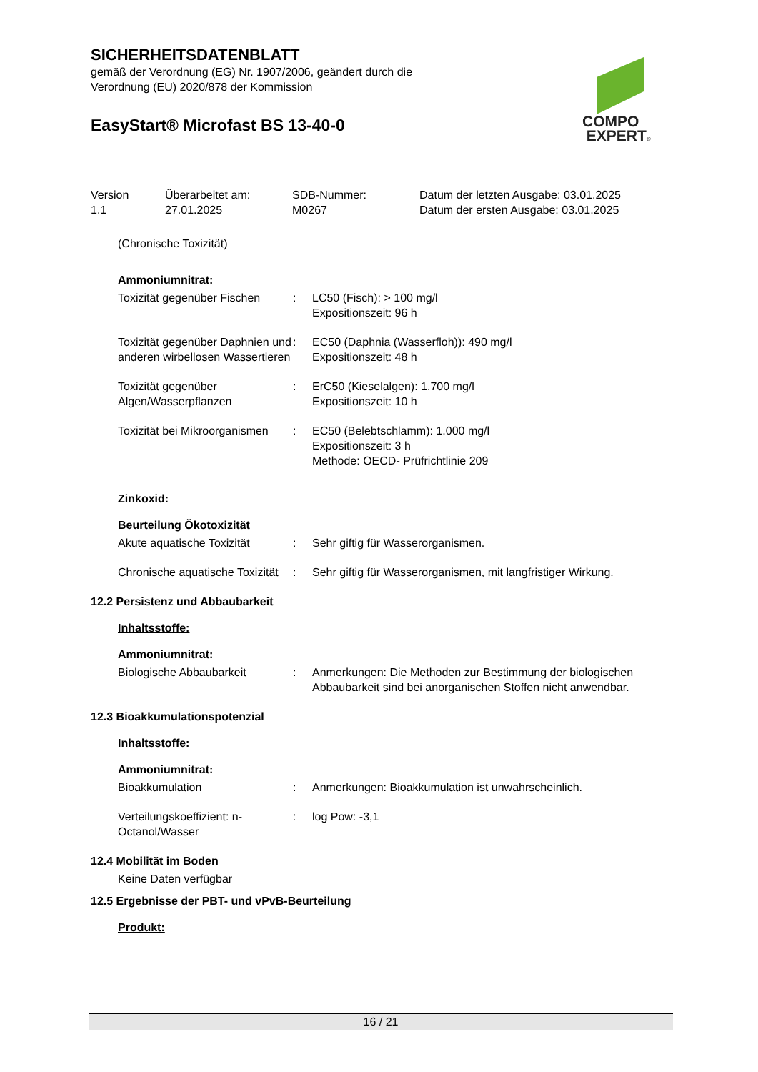SICHERHEITSDATENBLATT
gemäß der Verordnung (EG) Nr. 1907/2006, geändert durch die
Verordnung (EU) 2020/878 der Kommission
EasyStart® Microfast BS 13-40-0
COMPO
EXPERT®
| Version 1.1 | Überarbeitet am: 27.01.2025 | SDB-Nummer: M0267 | Datum der letzten Ausgabe: 03.01.2025 Datum der ersten Ausgabe: 03.01.2025 |
(Chronische Toxizität)
Ammoniumnitrat:
| Toxizität gegenüber Fischen | : | LC50 (Fisch): > 100 mg/l Expositionszeit: 96 h |
| Toxizität gegenüber Daphnien und anderen wirbellosen Wassertieren | : | EC50 (Daphnia (Wasserfloh)): 490 mg/l Expositionszeit: 48 h |
| Toxizität gegenüber Algen/Wasserpflanzen | : | ErC50 (Kieselalgen): 1.700 mg/l Expositionszeit: 10 h |
| Toxizität bei Mikroorganismen | : | EC50 (Belebtschlamm): 1.000 mg/l Expositionszeit: 3 h Methode: OECD- Prüfrichtlinie 209 |
Zinkoxid:
Beurteilung Ökotoxizität
| Akute aquatische Toxizität | : | Sehr giftig für Wasserorganismen. |
| Chronische aquatische Toxizität | : | Sehr giftig für Wasserorganismen, mit langfristiger Wirkung. |
12.2 Persistenz und Abbaubarkeit
Inhaltsstoffe:
Ammoniumnitrat:
| Biologische Abbaubarkeit | : | Anmerkungen: Die Methoden zur Bestimmung der biologischen Abbaubarkeit sind bei anorganischen Stoffen nicht anwendbar. |
12.3 Bioakkumulationspotenzial
Inhaltsstoffe:
Ammoniumnitrat:
| Bioakkumulation | : | Anmerkungen: Bioakkumulation ist unwahrscheinlich. |
| Verteilungskoeffizient: n-Octanol/Wasser | : | log Pow: -3,1 |
12.4 Mobilität im Boden
Keine Daten verfügbar
12.5 Ergebnisse der PBT- und vPvB-Beurteilung
Produkt:
16 / 21